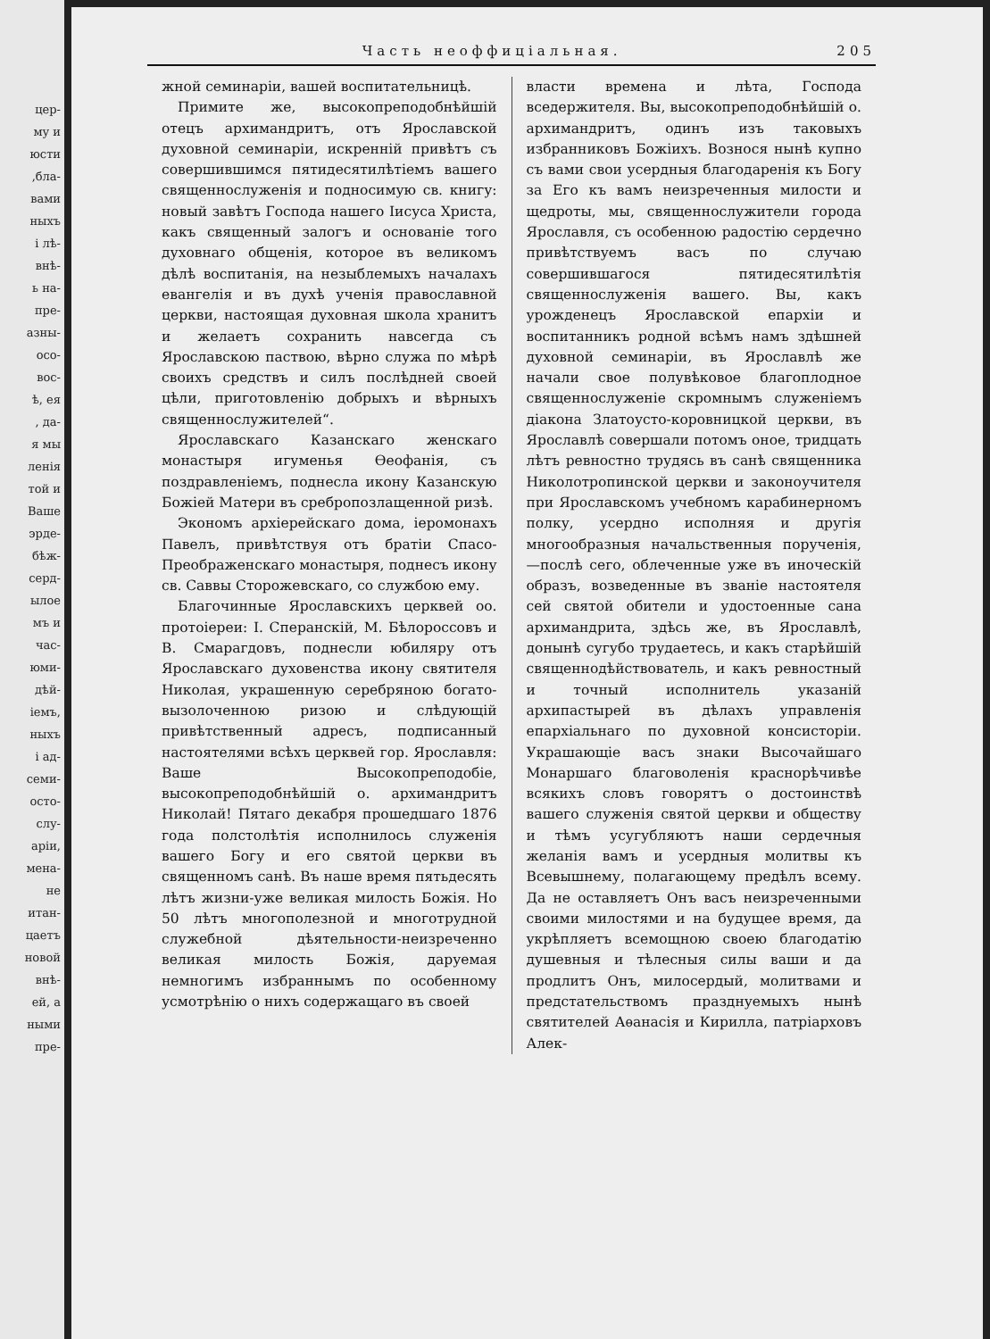цер-
му и
юсти
,бла-
вами
ныхъ
і лѣ-
внѣ-
ь на-
пре-
азны-
осо-
вос-
ѣ, ея
, да-
я мы
ленія
той и
Ваше
эрде-
бѣж-
серд-
ылое
мъ и
час-
юми-
дѣй-
іемъ,
ныхъ
і ад-
семи-
осто-
слу-
аріи,
мена-
не
итан-
цаетъ
новой
внѣ-
ей, а
ными
пре-
Часть неоффиціальная. 205
жной семинаріи, вашей воспитательницѣ.
Примите же, высокопреподобнѣйшій отецъ архимандритъ, отъ Ярославской духовной семинаріи, искренній привѣтъ съ совершившимся пятидесятилѣтіемъ вашего священнослуженія и подносимую св. книгу: новый завѣтъ Господа нашего Іисуса Христа, какъ священный залогъ и основаніе того духовнаго общенія, которое въ великомъ дѣлѣ воспитанія, на незыблемыхъ началахъ евангелія и въ духѣ ученія православной церкви, настоящая духовная школа хранитъ и желаетъ сохранить навсегда съ Ярославскою паствою, вѣрно служа по мѣрѣ своихъ средствъ и силъ послѣдней своей цѣли, приготовленію добрыхъ и вѣрныхъ священнослужителей“.
Ярославскаго Казанскаго женскаго монастыря игуменья Ѳеофанія, съ поздравленіемъ, поднесла икону Казанскую Божіей Матери въ сребропозлащенной ризѣ.
Экономъ архіерейскаго дома, іеромонахъ Павелъ, привѣтствуя отъ братіи Спасо-Преображенскаго монастыря, поднесъ икону св. Саввы Сторожевскаго, со службою ему.
Благочинные Ярославскихъ церквей оо. протоіереи: І. Сперанскій, М. Бѣлороссовъ и В. Смарагдовъ, поднесли юбиляру отъ Ярославскаго духовенства икону святителя Николая, украшенную серебряною богато-вызолоченною ризою и слѣдующій привѣтственный адресъ, подписанный настоятелями всѣхъ церквей гор. Ярославля: Ваше Высокопреподобіе, высокопреподобнѣйшій о. архимандритъ Николай! Пятаго декабря прошедшаго 1876 года полстолѣтія исполнилось служенія вашего Богу и его святой церкви въ священномъ санѣ. Въ наше время пятьдесять лѣтъ жизни-уже великая милость Божія. Но 50 лѣтъ многополезной и многотрудной служебной дѣятельности-неизреченно великая милость Божія, даруемая немногимъ избраннымъ по особенному усмотрѣнію о нихъ содержащаго въ своей
власти времена и лѣта, Господа вседержителя. Вы, высокопреподобнѣйшій о. архимандритъ, одинъ изъ таковыхъ избранниковъ Божіихъ. Вознося нынѣ купно съ вами свои усердныя благодаренія къ Богу за Его къ вамъ неизреченныя милости и щедроты, мы, священнослужители города Ярославля, съ особенною радостію сердечно привѣтствуемъ васъ по случаю совершившагося пятидесятилѣтія священнослуженія вашего. Вы, какъ урожденецъ Ярославской епархіи и воспитанникъ родной всѣмъ намъ здѣшней духовной семинаріи, въ Ярославлѣ же начали свое полувѣковое благоплодное священнослуженіе скромнымъ служеніемъ діакона Златоусто-коровницкой церкви, въ Ярославлѣ совершали потомъ оное, тридцать лѣтъ ревностно трудясь въ санѣ священника Николотропинской церкви и законоучителя при Ярославскомъ учебномъ карабинерномъ полку, усердно исполняя и другія многообразныя начальственныя порученія,—послѣ сего, облеченные уже въ иноческій образъ, возведенные въ званіе настоятеля сей святой обители и удостоенные сана архимандрита, здѣсь же, въ Ярославлѣ, донынѣ сугубо трудаетесь, и какъ старѣйшій священнодѣйствователь, и какъ ревностный и точный исполнитель указаній архипастырей въ дѣлахъ управленія епархіальнаго по духовной консисторіи. Украшающіе васъ знаки Высочайшаго Монаршаго благоволенія краснорѣчивѣе всякихъ словъ говорятъ о достоинствѣ вашего служенія святой церкви и обществу и тѣмъ усугубляютъ наши сердечныя желанія вамъ и усердныя молитвы къ Всевышнему, полагающему предѣлъ всему. Да не оставляетъ Онъ васъ неизреченными своими милостями и на будущее время, да укрѣпляетъ всемощною своею благодатію душевныя и тѣлесныя силы ваши и да продлитъ Онъ, милосердый, молитвами и предстательствомъ празднуемыхъ нынѣ святителей Аѳанасія и Кирилла, патріарховъ Алек-